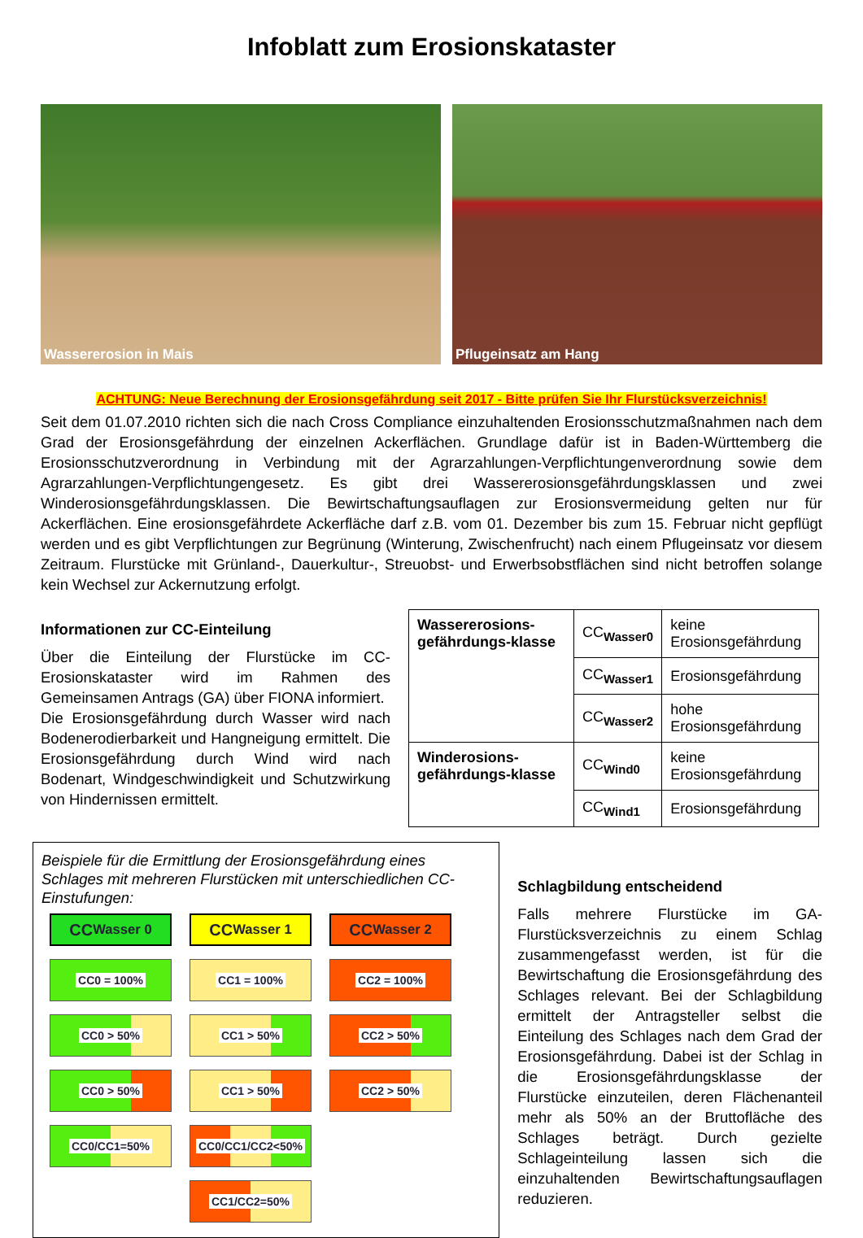Infoblatt zum Erosionskataster
Wassererosion in Mais Pflugeinsatz am Hang
ACHTUNG: Neue Berechnung der Erosionsgefährdung seit 2017 - Bitte prüfen Sie Ihr Flurstücksverzeichnis!
Seit dem 01.07.2010 richten sich die nach Cross Compliance einzuhaltenden Erosionsschutzmaßnahmen nach dem Grad der Erosionsgefährdung der einzelnen Ackerflächen. Grundlage dafür ist in Baden-Württemberg die Erosionsschutzverordnung in Verbindung mit der Agrarzahlungen-Verpflichtungenverordnung sowie dem Agrarzahlungen-Verpflichtungengesetz. Es gibt drei Wassererosionsgefährdungsklassen und zwei Winderosionsgefährdungsklassen. Die Bewirtschaftungsauflagen zur Erosionsvermeidung gelten nur für Ackerflächen. Eine erosionsgefährdete Ackerfläche darf z.B. vom 01. Dezember bis zum 15. Februar nicht gepflügt werden und es gibt Verpflichtungen zur Begrünung (Winterung, Zwischenfrucht) nach einem Pflugeinsatz vor diesem Zeitraum. Flurstücke mit Grünland-, Dauerkultur-, Streuobst- und Erwerbsobstflächen sind nicht betroffen solange kein Wechsel zur Ackernutzung erfolgt.
Informationen zur CC-Einteilung
Über die Einteilung der Flurstücke im CC-Erosionskataster wird im Rahmen des Gemeinsamen Antrags (GA) über FIONA informiert.
Die Erosionsgefährdung durch Wasser wird nach Bodenerodierbarkeit und Hangneigung ermittelt. Die Erosionsgefährdung durch Wind wird nach Bodenart, Windgeschwindigkeit und Schutzwirkung von Hindernissen ermittelt.
| Wassererosions-gefährdungs-klasse | CC<sub>Wasser0</sub> | keine Erosionsgefährdung |
| | CC<sub>Wasser1</sub> | Erosionsgefährdung |
| | CC<sub>Wasser2</sub> | hohe Erosionsgefährdung |
| Winderosions-gefährdungs-klasse | CC<sub>Wind0</sub> | keine Erosionsgefährdung |
| | CC<sub>Wind1</sub> | Erosionsgefährdung |
Beispiele für die Ermittlung der Erosionsgefährdung eines Schlages mit mehreren Flurstücken mit unterschiedlichen CC-Einstufungen:
CC<sub>Wasser 0</sub>
CC<sub>Wasser 1</sub>
CC<sub>Wasser 2</sub>
CC0 = 100%
CC1 = 100%
CC2 = 100%
CC0 > 50%
CC1 > 50%
CC2 > 50%
CC0 > 50%
CC1 > 50%
CC2 > 50%
CC0/CC1=50%
CC0/CC1/CC2<50%
CC1/CC2=50%
Schlagbildung entscheidend
Falls mehrere Flurstücke im GA-Flurstücksverzeichnis zu einem Schlag zusammengefasst werden, ist für die Bewirtschaftung die Erosionsgefährdung des Schlages relevant. Bei der Schlagbildung ermittelt der Antragsteller selbst die Einteilung des Schlages nach dem Grad der Erosionsgefährdung. Dabei ist der Schlag in die Erosionsgefährdungsklasse der Flurstücke einzuteilen, deren Flächenanteil mehr als 50% an der Bruttofläche des Schlages beträgt. Durch gezielte Schlageinteilung lassen sich die einzuhaltenden Bewirtschaftungsauflagen reduzieren.